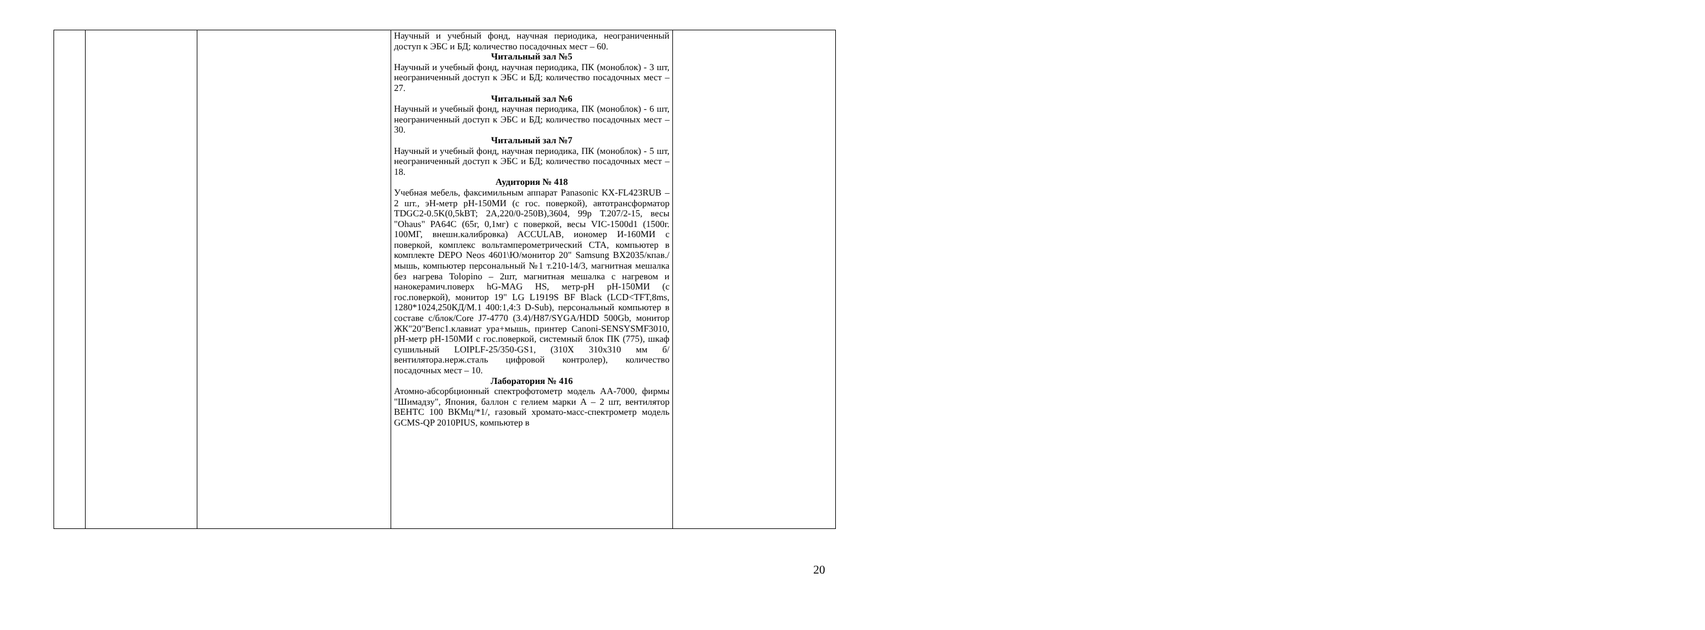| | | | Научный и учебный фонд, научная периодика, неограниченный доступ к ЭБС и БД; количество посадочных мест – 60. Читальный зал №5 Научный и учебный фонд, научная периодика, ПК (моноблок) - 3 шт, неограниченный доступ к ЭБС и БД; количество посадочных мест – 27. Читальный зал №6 Научный и учебный фонд, научная периодика, ПК (моноблок) - 6 шт, неограниченный доступ к ЭБС и БД; количество посадочных мест – 30. Читальный зал №7 Научный и учебный фонд, научная периодика, ПК (моноблок) - 5 шт, неограниченный доступ к ЭБС и БД; количество посадочных мест – 18. Аудитория № 418 Учебная мебель, факсимильным аппарат Panasonic KX-FL423RUB – 2 шт., эН-метр pH-150МИ (с гос. поверкой), автотрансформатор TDGC2-0.5K(0,5kBT; 2A,220/0-250B),3604, 99р Т.207/2-15, весы "Ohaus" PA64C (65г, 0,1мг) с поверкой, весы VIC-1500d1 (1500г. 100МГ, внешн.калибровка) ACCULAB, иономер И-160МИ с поверкой, комплекс вольтамперометрический СТА, компьютер в комплекте DEPO Neos 4601\Ю/монитор 20" Samsung BX2035/кпав./мышь, компьютер персональный №1 т.210-14/3, магнитная мешалка без нагрева Tolopino – 2шт, магнитная мешалка с нагревом и нанокерамич.поверх hG-MAG HS, метр-pH pH-150МИ (с гос.поверкой), монитор 19" LG L1919S BF Black (LCD<TFT,8ms, 1280*1024,250КД/М.1 400:1,4:3 D-Sub), персональный компьютер в составе с/блок/Core J7-4770 (3.4)/H87/SYGA/HDD 500Gb, монитор ЖК"20"Bепс1.клавиат ура+мышь, принтер Canoni-SENSYSMF3010, pH-метр pH-150МИ с гос.поверкой, системный блок ПК (775), шкаф сушильный LOIPLF-25/350-GS1, (310X 310x310 мм б/вентилятора.нерж.сталь цифровой контролер), количество посадочных мест – 10. Лаборатория № 416 Атомно-абсорбционный спектрофотометр модель АА-7000, фирмы "Шимадзу", Япония, баллон с гелием марки А – 2 шт, вентилятор ВЕНТС 100 ВКМц/*1/, газовый хромато-масс-спектрометр модель GCMS-QP 2010PIUS, компьютер в | |
20